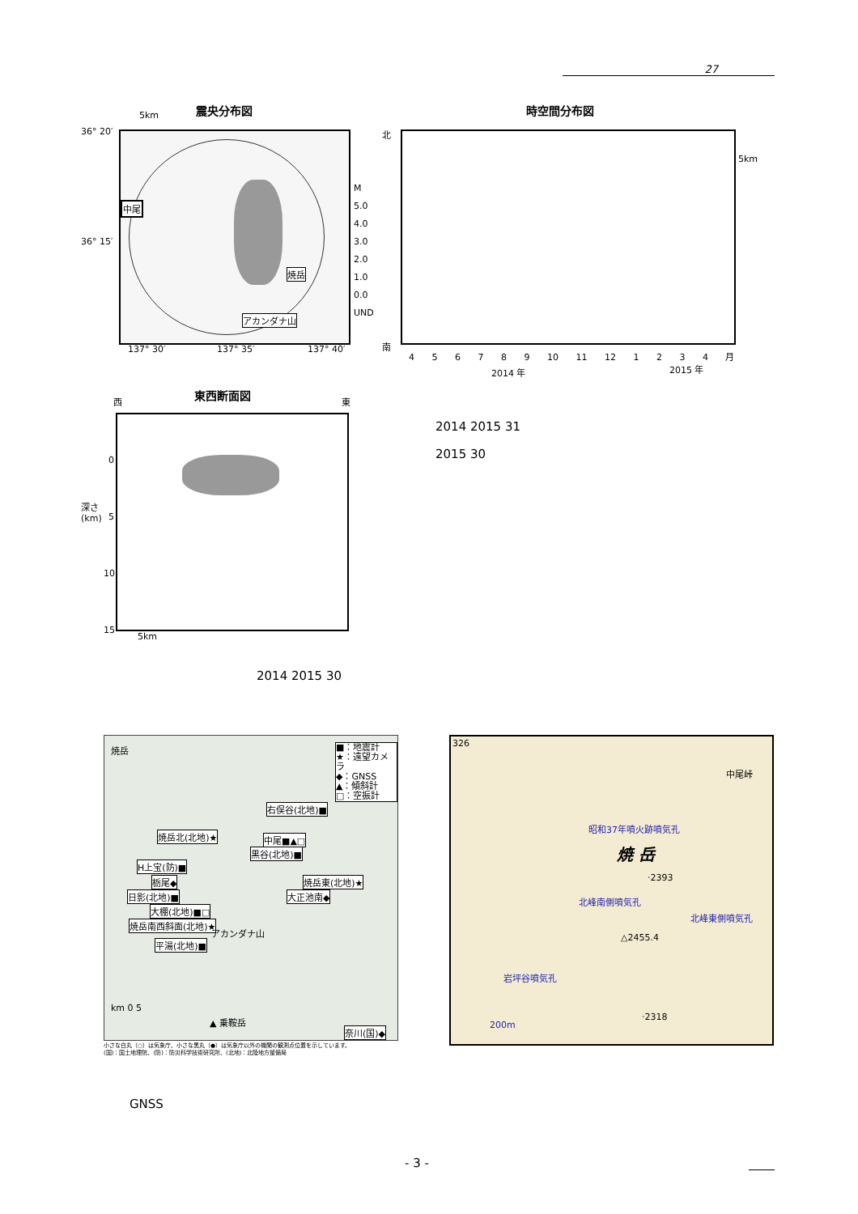27
震央分布図
5km
中尾
焼岳
アカンダナ山
36° 20′
36° 15′
137° 30′ 137° 35′ 137° 40′
M
5.0
4.0
3.0
2.0
1.0
0.0
UND
時空間分布図
北
南
5km
4 5 6 7 8 9 10 11 12 1 2 3 4 月
2014 年 2015 年
東西断面図
西 東
深さ
(km)
0
5
10
15
5km
2014 2015 31
2015 30
2014 2015 30
焼岳
■：地震計
★：遠望カメラ
◆：GNSS
▲：傾斜計
□：空振計
右俣谷(北地)■
焼岳北(北地)★ 中尾■▲□
黒谷(北地)■
H上宝(防)■
栃尾◆ 焼岳東(北地)★
日影(北地)■ 大正池南◆
大棚(北地)■□
焼岳南西斜面(北地)★
アカンダナ山
平湯(北地)■
▲ 乗鞍岳
km 0 5
奈川(国)◆
小さな白丸（○）は気象庁、小さな黒丸（●）は気象庁以外の機関の観測点位置を示しています。
(国)：国土地理院、(防)：防災科学技術研究所、(北地)：北陸地方整備局
326
中尾峠
昭和37年噴火跡噴気孔
焼 岳
·2393
北峰南側噴気孔
北峰東側噴気孔
△2455.4
岩坪谷噴気孔
·2318
200m
GNSS
- 3 -